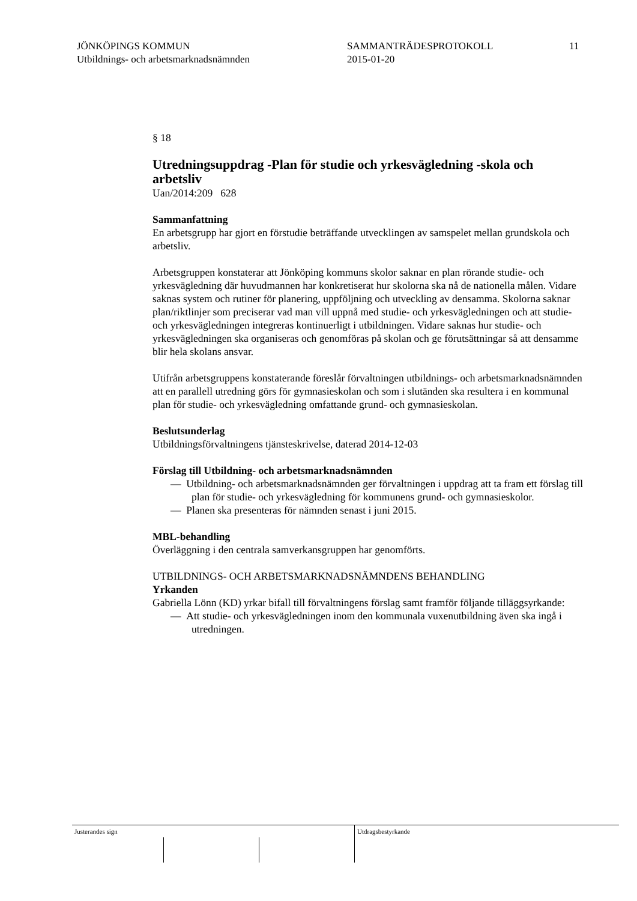JÖNKÖPINGS KOMMUN
Utbildnings- och arbetsmarknadsnämnden
SAMMANTRÄDESPROTOKOLL
2015-01-20
11
§ 18
Utredningsuppdrag -Plan för studie och yrkesvägledning -skola och arbetsliv
Uan/2014:209 628
Sammanfattning
En arbetsgrupp har gjort en förstudie beträffande utvecklingen av samspelet mellan grundskola och arbetsliv.
Arbetsgruppen konstaterar att Jönköping kommuns skolor saknar en plan rörande studie- och yrkesvägledning där huvudmannen har konkretiserat hur skolorna ska nå de nationella målen. Vidare saknas system och rutiner för planering, uppföljning och utveckling av densamma. Skolorna saknar plan/riktlinjer som preciserar vad man vill uppnå med studie- och yrkesvägledningen och att studie- och yrkesvägledningen integreras kontinuerligt i utbildningen. Vidare saknas hur studie- och yrkesvägledningen ska organiseras och genomföras på skolan och ge förutsättningar så att densamme blir hela skolans ansvar.
Utifrån arbetsgruppens konstaterande föreslår förvaltningen utbildnings- och arbetsmarknadsnämnden att en parallell utredning görs för gymnasieskolan och som i slutänden ska resultera i en kommunal plan för studie- och yrkesvägledning omfattande grund- och gymnasieskolan.
Beslutsunderlag
Utbildningsförvaltningens tjänsteskrivelse, daterad 2014-12-03
Förslag till Utbildning- och arbetsmarknadsnämnden
— Utbildning- och arbetsmarknadsnämnden ger förvaltningen i uppdrag att ta fram ett förslag till plan för studie- och yrkesvägledning för kommunens grund- och gymnasieskolor.
— Planen ska presenteras för nämnden senast i juni 2015.
MBL-behandling
Överläggning i den centrala samverkansgruppen har genomförts.
UTBILDNINGS- OCH ARBETSMARKNADSNÄMNDENS BEHANDLING
Yrkanden
Gabriella Lönn (KD) yrkar bifall till förvaltningens förslag samt framför följande tilläggsyrkande:
— Att studie- och yrkesvägledningen inom den kommunala vuxenutbildning även ska ingå i utredningen.
Justerandes sign Utdragsbestyrkande